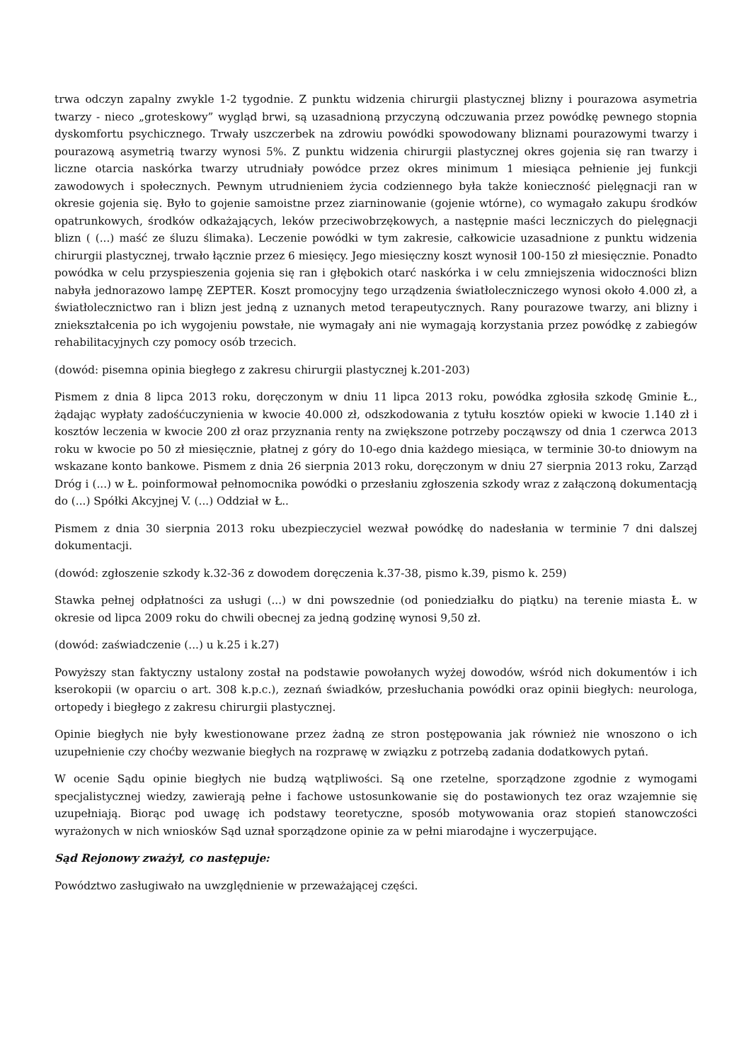trwa odczyn zapalny zwykle 1-2 tygodnie. Z punktu widzenia chirurgii plastycznej blizny i pourazowa asymetria twarzy - nieco „groteskowy” wygląd brwi, są uzasadnioną przyczyną odczuwania przez powódkę pewnego stopnia dyskomfortu psychicznego. Trwały uszczerbek na zdrowiu powódki spowodowany bliznami pourazowymi twarzy i pourazową asymetrią twarzy wynosi 5%. Z punktu widzenia chirurgii plastycznej okres gojenia się ran twarzy i liczne otarcia naskórka twarzy utrudniały powódce przez okres minimum 1 miesiąca pełnienie jej funkcji zawodowych i społecznych. Pewnym utrudnieniem życia codziennego była także konieczność pielęgnacji ran w okresie gojenia się. Było to gojenie samoistne przez ziarninowanie (gojenie wtórne), co wymagało zakupu środków opatrunkowych, środków odkażających, leków przeciwobrzękowych, a następnie maści leczniczych do pielęgnacji blizn ( (...) maść ze śluzu ślimaka). Leczenie powódki w tym zakresie, całkowicie uzasadnione z punktu widzenia chirurgii plastycznej, trwało łącznie przez 6 miesięcy. Jego miesięczny koszt wynosił 100-150 zł miesięcznie. Ponadto powódka w celu przyspieszenia gojenia się ran i głębokich otarć naskórka i w celu zmniejszenia widoczności blizn nabyła jednorazowo lampę ZEPTER. Koszt promocyjny tego urządzenia światłoleczniczego wynosi około 4.000 zł, a światłolecznictwo ran i blizn jest jedną z uznanych metod terapeutycznych. Rany pourazowe twarzy, ani blizny i zniekształcenia po ich wygojeniu powstałe, nie wymagały ani nie wymagają korzystania przez powódkę z zabiegów rehabilitacyjnych czy pomocy osób trzecich.
(dowód: pisemna opinia biegłego z zakresu chirurgii plastycznej k.201-203)
Pismem z dnia 8 lipca 2013 roku, doręczonym w dniu 11 lipca 2013 roku, powódka zgłosiła szkodę Gminie Ł., żądając wypłaty zadośćuczynienia w kwocie 40.000 zł, odszkodowania z tytułu kosztów opieki w kwocie 1.140 zł i kosztów leczenia w kwocie 200 zł oraz przyznania renty na zwiększone potrzeby począwszy od dnia 1 czerwca 2013 roku w kwocie po 50 zł miesięcznie, płatnej z góry do 10-ego dnia każdego miesiąca, w terminie 30-to dniowym na wskazane konto bankowe. Pismem z dnia 26 sierpnia 2013 roku, doręczonym w dniu 27 sierpnia 2013 roku, Zarząd Dróg i (...) w Ł. poinformował pełnomocnika powódki o przesłaniu zgłoszenia szkody wraz z załączoną dokumentacją do (...) Spółki Akcyjnej V. (...) Oddział w Ł..
Pismem z dnia 30 sierpnia 2013 roku ubezpieczyciel wezwał powódkę do nadesłania w terminie 7 dni dalszej dokumentacji.
(dowód: zgłoszenie szkody k.32-36 z dowodem doręczenia k.37-38, pismo k.39, pismo k. 259)
Stawka pełnej odpłatności za usługi (...) w dni powszednie (od poniedziałku do piątku) na terenie miasta Ł. w okresie od lipca 2009 roku do chwili obecnej za jedną godzinę wynosi 9,50 zł.
(dowód: zaświadczenie (...) u k.25 i k.27)
Powyższy stan faktyczny ustalony został na podstawie powołanych wyżej dowodów, wśród nich dokumentów i ich kserokopii (w oparciu o art. 308 k.p.c.), zeznań świadków, przesłuchania powódki oraz opinii biegłych: neurologa, ortopedy i biegłego z zakresu chirurgii plastycznej.
Opinie biegłych nie były kwestionowane przez żadną ze stron postępowania jak również nie wnoszono o ich uzupełnienie czy choćby wezwanie biegłych na rozprawę w związku z potrzebą zadania dodatkowych pytań.
W ocenie Sądu opinie biegłych nie budzą wątpliwości. Są one rzetelne, sporządzone zgodnie z wymogami specjalistycznej wiedzy, zawierają pełne i fachowe ustosunkowanie się do postawionych tez oraz wzajemnie się uzupełniają. Biorąc pod uwagę ich podstawy teoretyczne, sposób motywowania oraz stopień stanowczości wyrażonych w nich wniosków Sąd uznał sporządzone opinie za w pełni miarodajne i wyczerpujące.
Sąd Rejonowy zważył, co następuje:
Powództwo zasługiwało na uwzględnienie w przeważającej części.